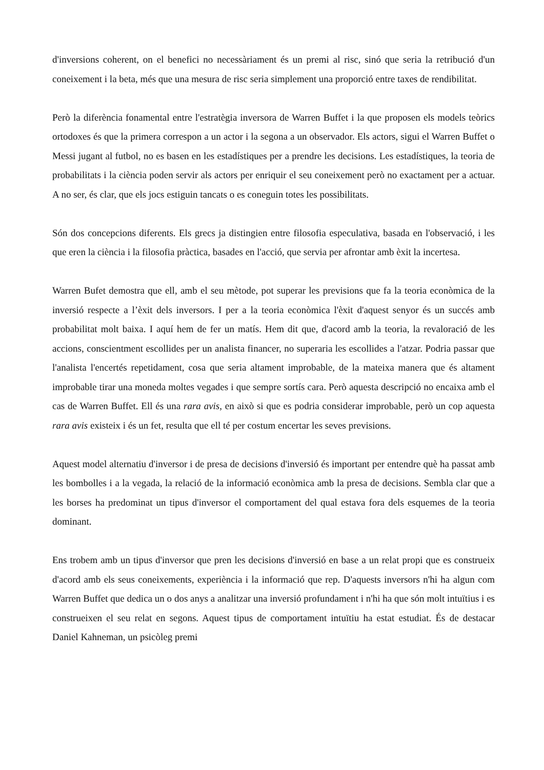d'inversions coherent, on el benefici no necessàriament és un premi al risc, sinó que seria la retribució d'un coneixement i la beta, més que una mesura de risc seria simplement una proporció entre taxes de rendibilitat.
Però la diferència fonamental entre l'estratègia inversora de Warren Buffet i la que proposen els models teòrics ortodoxes és que la primera correspon a un actor i la segona a un observador. Els actors, sigui el Warren Buffet o Messi jugant al futbol, no es basen en les estadístiques per a prendre les decisions. Les estadístiques, la teoria de probabilitats i la ciència poden servir als actors per enriquir el seu coneixement però no exactament per a actuar. A no ser, és clar, que els jocs estiguin tancats o es coneguin totes les possibilitats.
Són dos concepcions diferents. Els grecs ja distingien entre filosofia especulativa, basada en l'observació, i les que eren la ciència i la filosofia pràctica, basades en l'acció, que servia per afrontar amb èxit la incertesa.
Warren Bufet demostra que ell, amb el seu mètode, pot superar les previsions que fa la teoria econòmica de la inversió respecte a l’èxit dels inversors. I per a la teoria econòmica l'èxit d'aquest senyor és un succés amb probabilitat molt baixa. I aquí hem de fer un matís. Hem dit que, d'acord amb la teoria, la revaloració de les accions, conscientment escollides per un analista financer, no superaria les escollides a l'atzar. Podria passar que l'analista l'encertés repetidament, cosa que seria altament improbable, de la mateixa manera que és altament improbable tirar una moneda moltes vegades i que sempre sortís cara. Però aquesta descripció no encaixa amb el cas de Warren Buffet. Ell és una rara avis, en això si que es podria considerar improbable, però un cop aquesta rara avis existeix i és un fet, resulta que ell té per costum encertar les seves previsions.
Aquest model alternatiu d'inversor i de presa de decisions d'inversió és important per entendre què ha passat amb les bombolles i a la vegada, la relació de la informació econòmica amb la presa de decisions. Sembla clar que a les borses ha predominat un tipus d'inversor el comportament del qual estava fora dels esquemes de la teoria dominant.
Ens trobem amb un tipus d'inversor que pren les decisions d'inversió en base a un relat propi que es construeix d'acord amb els seus coneixements, experiència i la informació que rep. D'aquests inversors n'hi ha algun com Warren Buffet que dedica un o dos anys a analitzar una inversió profundament i n'hi ha que són molt intuïtius i es construeixen el seu relat en segons. Aquest tipus de comportament intuïtiu ha estat estudiat. És de destacar Daniel Kahneman, un psicòleg premi